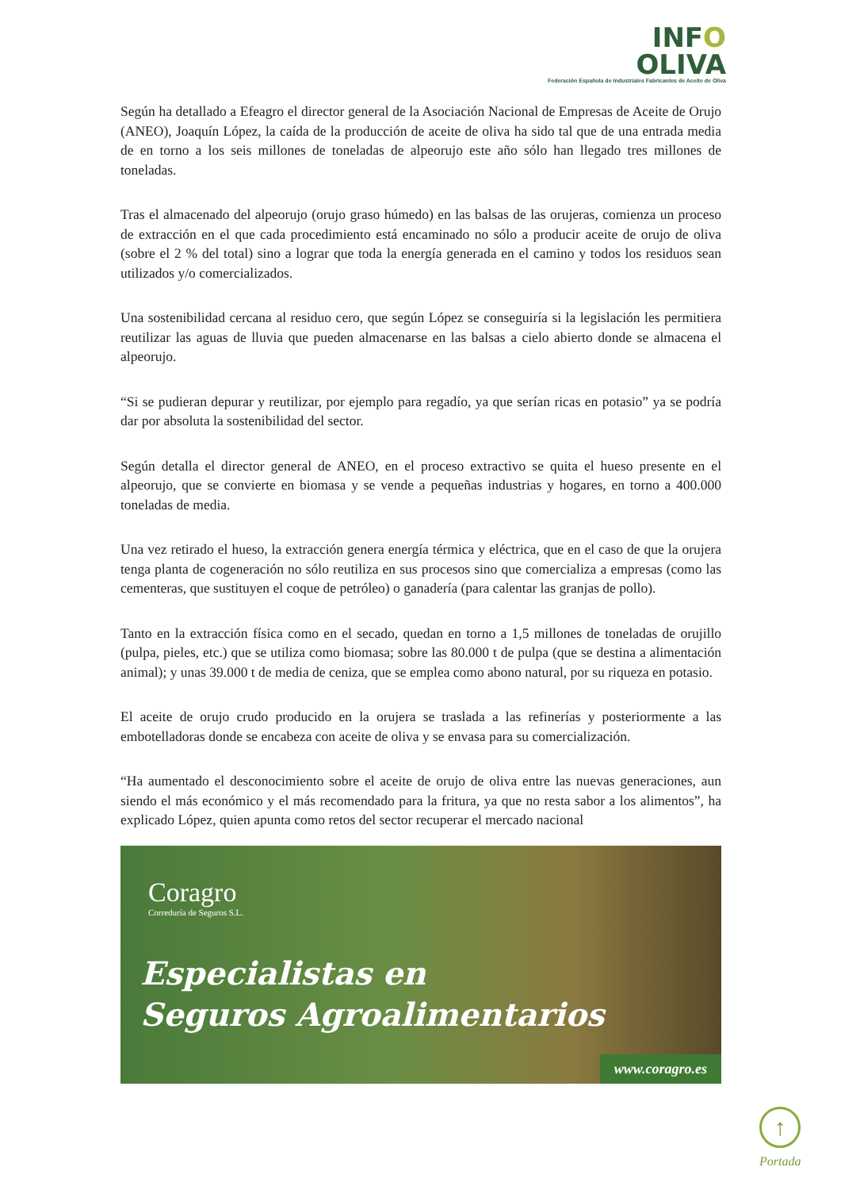INFO
OLIVA
Federación Española de Industriales Fabricantes de Aceite de Oliva
Según ha detallado a Efeagro el director general de la Asociación Nacional de Empresas de Aceite de Orujo (ANEO), Joaquín López, la caída de la producción de aceite de oliva ha sido tal que de una entrada media de en torno a los seis millones de toneladas de alpeorujo este año sólo han llegado tres millones de toneladas.
Tras el almacenado del alpeorujo (orujo graso húmedo) en las balsas de las orujeras, comienza un proceso de extracción en el que cada procedimiento está encaminado no sólo a producir aceite de orujo de oliva (sobre el 2 % del total) sino a lograr que toda la energía generada en el camino y todos los residuos sean utilizados y/o comercializados.
Una sostenibilidad cercana al residuo cero, que según López se conseguiría si la legislación les permitiera reutilizar las aguas de lluvia que pueden almacenarse en las balsas a cielo abierto donde se almacena el alpeorujo.
“Si se pudieran depurar y reutilizar, por ejemplo para regadío, ya que serían ricas en potasio” ya se podría dar por absoluta la sostenibilidad del sector.
Según detalla el director general de ANEO, en el proceso extractivo se quita el hueso presente en el alpeorujo, que se convierte en biomasa y se vende a pequeñas industrias y hogares, en torno a 400.000 toneladas de media.
Una vez retirado el hueso, la extracción genera energía térmica y eléctrica, que en el caso de que la orujera tenga planta de cogeneración no sólo reutiliza en sus procesos sino que comercializa a empresas (como las cementeras, que sustituyen el coque de petróleo) o ganadería (para calentar las granjas de pollo).
Tanto en la extracción física como en el secado, quedan en torno a 1,5 millones de toneladas de orujillo (pulpa, pieles, etc.) que se utiliza como biomasa; sobre las 80.000 t de pulpa (que se destina a alimentación animal); y unas 39.000 t de media de ceniza, que se emplea como abono natural, por su riqueza en potasio.
El aceite de orujo crudo producido en la orujera se traslada a las refinerías y posteriormente a las embotelladoras donde se encabeza con aceite de oliva y se envasa para su comercialización.
“Ha aumentado el desconocimiento sobre el aceite de orujo de oliva entre las nuevas generaciones, aun siendo el más económico y el más recomendado para la fritura, ya que no resta sabor a los alimentos”, ha explicado López, quien apunta como retos del sector recuperar el mercado nacional
Coragro
Correduría de Seguros S.L.
Especialistas en
Seguros Agroalimentarios
www.coragro.es
↑
Portada